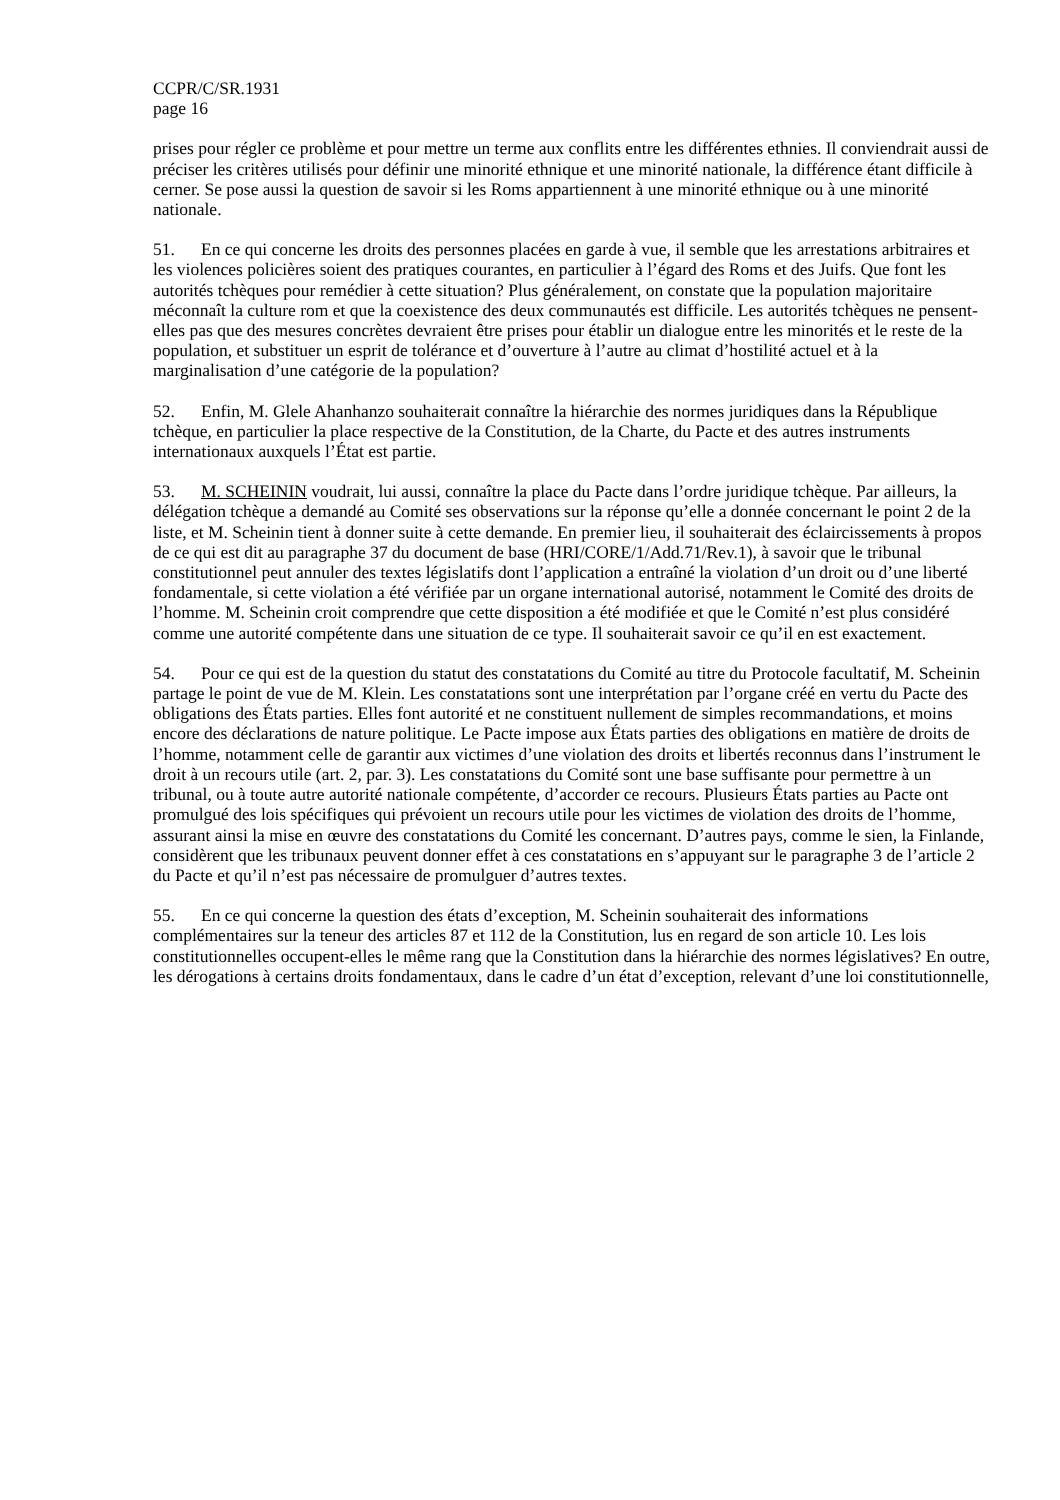CCPR/C/SR.1931
page 16
prises pour régler ce problème et pour mettre un terme aux conflits entre les différentes ethnies. Il conviendrait aussi de préciser les critères utilisés pour définir une minorité ethnique et une minorité nationale, la différence étant difficile à cerner. Se pose aussi la question de savoir si les Roms appartiennent à une minorité ethnique ou à une minorité nationale.
51. En ce qui concerne les droits des personnes placées en garde à vue, il semble que les arrestations arbitraires et les violences policières soient des pratiques courantes, en particulier à l’égard des Roms et des Juifs. Que font les autorités tchèques pour remédier à cette situation? Plus généralement, on constate que la population majoritaire méconnaît la culture rom et que la coexistence des deux communautés est difficile. Les autorités tchèques ne pensent-elles pas que des mesures concrètes devraient être prises pour établir un dialogue entre les minorités et le reste de la population, et substituer un esprit de tolérance et d’ouverture à l’autre au climat d’hostilité actuel et à la marginalisation d’une catégorie de la population?
52. Enfin, M. Glele Ahanhanzo souhaiterait connaître la hiérarchie des normes juridiques dans la République tchèque, en particulier la place respective de la Constitution, de la Charte, du Pacte et des autres instruments internationaux auxquels l’État est partie.
53. M. SCHEININ voudrait, lui aussi, connaître la place du Pacte dans l’ordre juridique tchèque. Par ailleurs, la délégation tchèque a demandé au Comité ses observations sur la réponse qu’elle a donnée concernant le point 2 de la liste, et M. Scheinin tient à donner suite à cette demande. En premier lieu, il souhaiterait des éclaircissements à propos de ce qui est dit au paragraphe 37 du document de base (HRI/CORE/1/Add.71/Rev.1), à savoir que le tribunal constitutionnel peut annuler des textes législatifs dont l’application a entraîné la violation d’un droit ou d’une liberté fondamentale, si cette violation a été vérifiée par un organe international autorisé, notamment le Comité des droits de l’homme. M. Scheinin croit comprendre que cette disposition a été modifiée et que le Comité n’est plus considéré comme une autorité compétente dans une situation de ce type. Il souhaiterait savoir ce qu’il en est exactement.
54. Pour ce qui est de la question du statut des constatations du Comité au titre du Protocole facultatif, M. Scheinin partage le point de vue de M. Klein. Les constatations sont une interprétation par l’organe créé en vertu du Pacte des obligations des États parties. Elles font autorité et ne constituent nullement de simples recommandations, et moins encore des déclarations de nature politique. Le Pacte impose aux États parties des obligations en matière de droits de l’homme, notamment celle de garantir aux victimes d’une violation des droits et libertés reconnus dans l’instrument le droit à un recours utile (art. 2, par. 3). Les constatations du Comité sont une base suffisante pour permettre à un tribunal, ou à toute autre autorité nationale compétente, d’accorder ce recours. Plusieurs États parties au Pacte ont promulgué des lois spécifiques qui prévoient un recours utile pour les victimes de violation des droits de l’homme, assurant ainsi la mise en œuvre des constatations du Comité les concernant. D’autres pays, comme le sien, la Finlande, considèrent que les tribunaux peuvent donner effet à ces constatations en s’appuyant sur le paragraphe 3 de l’article 2 du Pacte et qu’il n’est pas nécessaire de promulguer d’autres textes.
55. En ce qui concerne la question des états d’exception, M. Scheinin souhaiterait des informations complémentaires sur la teneur des articles 87 et 112 de la Constitution, lus en regard de son article 10. Les lois constitutionnelles occupent-elles le même rang que la Constitution dans la hiérarchie des normes législatives? En outre, les dérogations à certains droits fondamentaux, dans le cadre d’un état d’exception, relevant d’une loi constitutionnelle,